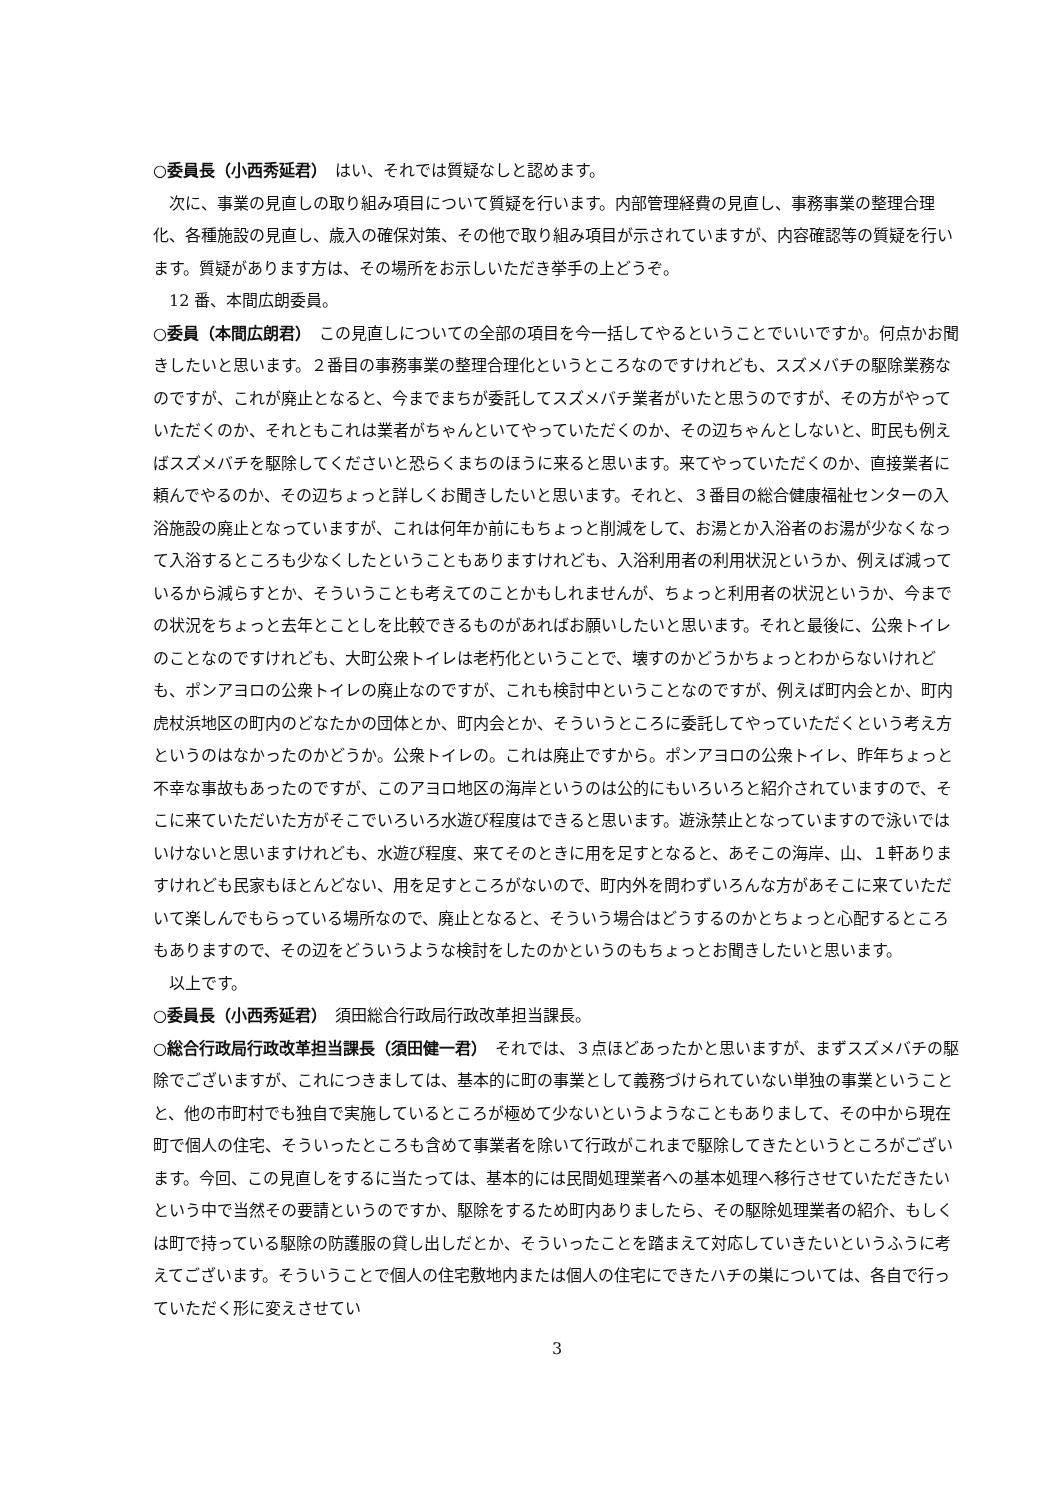○委員長（小西秀延君）　はい、それでは質疑なしと認めます。
　次に、事業の見直しの取り組み項目について質疑を行います。内部管理経費の見直し、事務事業の整理合理化、各種施設の見直し、歳入の確保対策、その他で取り組み項目が示されていますが、内容確認等の質疑を行います。質疑があります方は、その場所をお示しいただき挙手の上どうぞ。
　12 番、本間広朗委員。
○委員（本間広朗君）　この見直しについての全部の項目を今一括してやるということでいいですか。何点かお聞きしたいと思います。２番目の事務事業の整理合理化というところなのですけれども、スズメバチの駆除業務なのですが、これが廃止となると、今までまちが委託してスズメバチ業者がいたと思うのですが、その方がやっていただくのか、それともこれは業者がちゃんといてやっていただくのか、その辺ちゃんとしないと、町民も例えばスズメバチを駆除してくださいと恐らくまちのほうに来ると思います。来てやっていただくのか、直接業者に頼んでやるのか、その辺ちょっと詳しくお聞きしたいと思います。それと、３番目の総合健康福祉センターの入浴施設の廃止となっていますが、これは何年か前にもちょっと削減をして、お湯とか入浴者のお湯が少なくなって入浴するところも少なくしたということもありますけれども、入浴利用者の利用状況というか、例えば減っているから減らすとか、そういうことも考えてのことかもしれませんが、ちょっと利用者の状況というか、今までの状況をちょっと去年とことしを比較できるものがあればお願いしたいと思います。それと最後に、公衆トイレのことなのですけれども、大町公衆トイレは老朽化ということで、壊すのかどうかちょっとわからないけれども、ポンアヨロの公衆トイレの廃止なのですが、これも検討中ということなのですが、例えば町内会とか、町内虎杖浜地区の町内のどなたかの団体とか、町内会とか、そういうところに委託してやっていただくという考え方というのはなかったのかどうか。公衆トイレの。これは廃止ですから。ポンアヨロの公衆トイレ、昨年ちょっと不幸な事故もあったのですが、このアヨロ地区の海岸というのは公的にもいろいろと紹介されていますので、そこに来ていただいた方がそこでいろいろ水遊び程度はできると思います。遊泳禁止となっていますので泳いではいけないと思いますけれども、水遊び程度、来てそのときに用を足すとなると、あそこの海岸、山、１軒ありますけれども民家もほとんどない、用を足すところがないので、町内外を問わずいろんな方があそこに来ていただいて楽しんでもらっている場所なので、廃止となると、そういう場合はどうするのかとちょっと心配するところもありますので、その辺をどういうような検討をしたのかというのもちょっとお聞きしたいと思います。
　以上です。
○委員長（小西秀延君）　須田総合行政局行政改革担当課長。
○総合行政局行政改革担当課長（須田健一君）　それでは、３点ほどあったかと思いますが、まずスズメバチの駆除でございますが、これにつきましては、基本的に町の事業として義務づけられていない単独の事業ということと、他の市町村でも独自で実施しているところが極めて少ないというようなこともありまして、その中から現在町で個人の住宅、そういったところも含めて事業者を除いて行政がこれまで駆除してきたというところがございます。今回、この見直しをするに当たっては、基本的には民間処理業者への基本処理へ移行させていただきたいという中で当然その要請というのですか、駆除をするため町内ありましたら、その駆除処理業者の紹介、もしくは町で持っている駆除の防護服の貸し出しだとか、そういったことを踏まえて対応していきたいというふうに考えてございます。そういうことで個人の住宅敷地内または個人の住宅にできたハチの巣については、各自で行っていただく形に変えさせてい
3